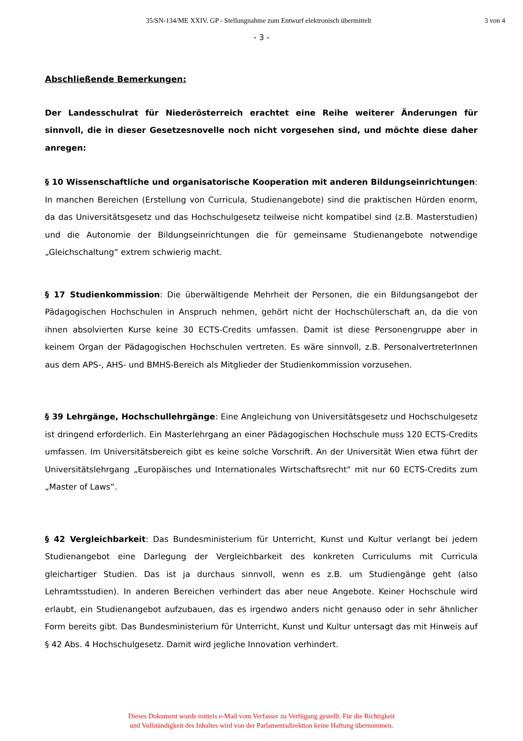35/SN-134/ME XXIV. GP - Stellungnahme zum Entwurf elektronisch übermittelt
3 von 4
- 3 -
Abschließende Bemerkungen:
Der Landesschulrat für Niederösterreich erachtet eine Reihe weiterer Änderungen für sinnvoll, die in dieser Gesetzesnovelle noch nicht vorgesehen sind, und möchte diese daher anregen:
§ 10 Wissenschaftliche und organisatorische Kooperation mit anderen Bildungseinrichtungen: In manchen Bereichen (Erstellung von Curricula, Studienangebote) sind die praktischen Hürden enorm, da das Universitätsgesetz und das Hochschulgesetz teilweise nicht kompatibel sind (z.B. Masterstudien) und die Autonomie der Bildungseinrichtungen die für gemeinsame Studienangebote notwendige „Gleichschaltung“ extrem schwierig macht.
§ 17 Studienkommission: Die überwältigende Mehrheit der Personen, die ein Bildungsangebot der Pädagogischen Hochschulen in Anspruch nehmen, gehört nicht der Hochschülerschaft an, da die von ihnen absolvierten Kurse keine 30 ECTS-Credits umfassen. Damit ist diese Personengruppe aber in keinem Organ der Pädagogischen Hochschulen vertreten. Es wäre sinnvoll, z.B. PersonalvertreterInnen aus dem APS-, AHS- und BMHS-Bereich als Mitglieder der Studienkommission vorzusehen.
§ 39 Lehrgänge, Hochschullehrgänge: Eine Angleichung von Universitätsgesetz und Hochschulgesetz ist dringend erforderlich. Ein Masterlehrgang an einer Pädagogischen Hochschule muss 120 ECTS-Credits umfassen. Im Universitätsbereich gibt es keine solche Vorschrift. An der Universität Wien etwa führt der Universitätslehrgang „Europäisches und Internationales Wirtschaftsrecht“ mit nur 60 ECTS-Credits zum „Master of Laws“.
§ 42 Vergleichbarkeit: Das Bundesministerium für Unterricht, Kunst und Kultur verlangt bei jedem Studienangebot eine Darlegung der Vergleichbarkeit des konkreten Curriculums mit Curricula gleichartiger Studien. Das ist ja durchaus sinnvoll, wenn es z.B. um Studiengänge geht (also Lehramtsstudien). In anderen Bereichen verhindert das aber neue Angebote. Keiner Hochschule wird erlaubt, ein Studienangebot aufzubauen, das es irgendwo anders nicht genauso oder in sehr ähnlicher Form bereits gibt. Das Bundesministerium für Unterricht, Kunst und Kultur untersagt das mit Hinweis auf § 42 Abs. 4 Hochschulgesetz. Damit wird jegliche Innovation verhindert.
Dieses Dokument wurde mittels e-Mail vom Verfasser zu Verfügung gestellt. Für die Richtigkeit
und Vollständigkeit des Inhaltes wird von der Parlamentsdirektion keine Haftung übernommen.